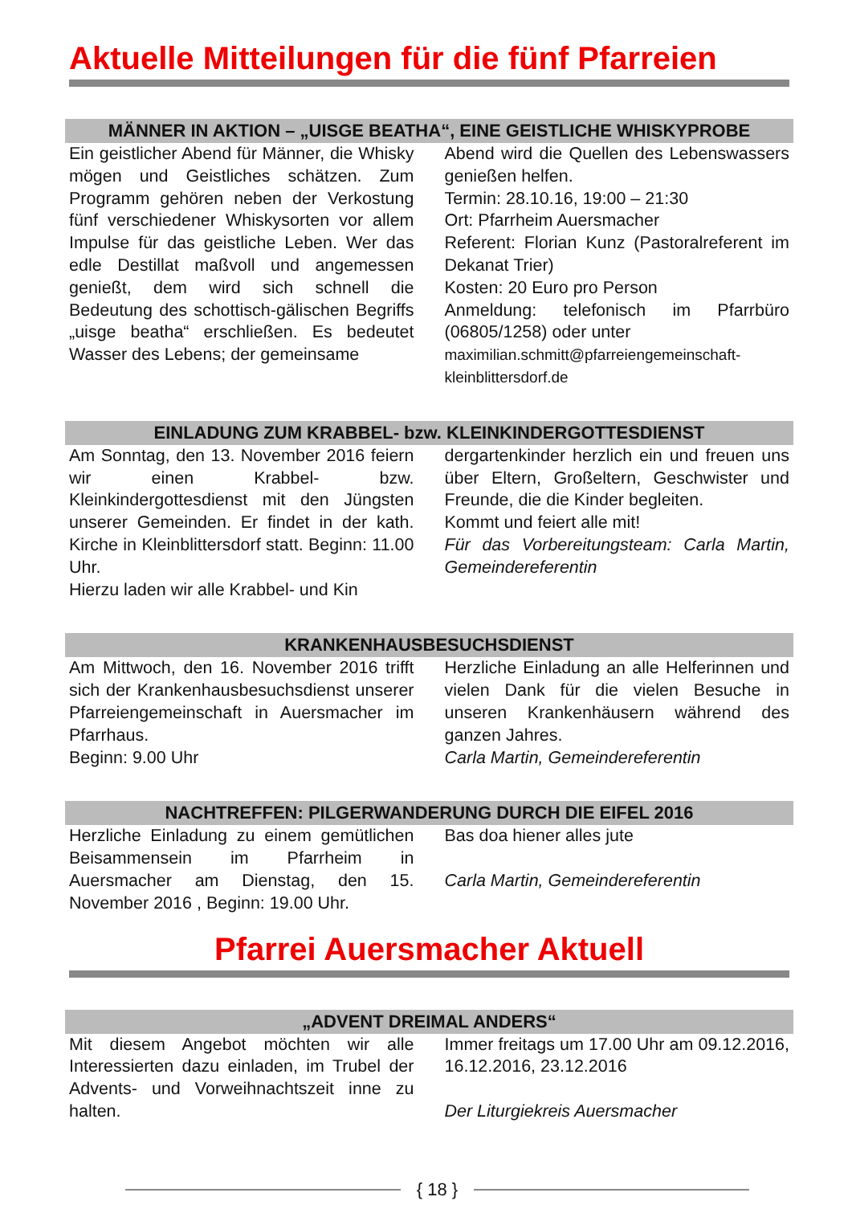Aktuelle Mitteilungen für die fünf Pfarreien
MÄNNER IN AKTION – „UISGE BEATHA“, EINE GEISTLICHE WHISKYPROBE
Ein geistlicher Abend für Männer, die Whisky mögen und Geistliches schätzen. Zum Programm gehören neben der Verkostung fünf verschiedener Whiskysorten vor allem Impulse für das geistliche Leben. Wer das edle Destillat maßvoll und angemessen genießt, dem wird sich schnell die Bedeutung des schottisch-gälischen Begriffs „uisge beatha“ erschließen. Es bedeutet Wasser des Lebens; der gemeinsame
Abend wird die Quellen des Lebenswassers genießen helfen.
Termin: 28.10.16, 19:00 – 21:30
Ort: Pfarrheim Auersmacher
Referent: Florian Kunz (Pastoralreferent im Dekanat Trier)
Kosten: 20 Euro pro Person
Anmeldung: telefonisch im Pfarrbüro (06805/1258) oder unter
maximilian.schmitt@pfarreiengemeinschaft-kleinblittersdorf.de
EINLADUNG ZUM KRABBEL- bzw. KLEINKINDERGOTTESDIENST
Am Sonntag, den 13. November 2016 feiern wir einen Krabbel- bzw. Kleinkindergottesdienst mit den Jüngsten unserer Gemeinden. Er findet in der kath. Kirche in Kleinblittersdorf statt. Beginn: 11.00 Uhr.
Hierzu laden wir alle Krabbel- und Kin
dergartenkinder herzlich ein und freuen uns über Eltern, Großeltern, Geschwister und Freunde, die die Kinder begleiten.
Kommt und feiert alle mit!
Für das Vorbereitungsteam: Carla Martin, Gemeindereferentin
KRANKENHAUSBESUCHSDIENST
Am Mittwoch, den 16. November 2016 trifft sich der Krankenhausbesuchsdienst unserer Pfarreiengemeinschaft in Auersmacher im Pfarrhaus.
Beginn: 9.00 Uhr
Herzliche Einladung an alle Helferinnen und vielen Dank für die vielen Besuche in unseren Krankenhäusern während des ganzen Jahres.
Carla Martin, Gemeindereferentin
NACHTREFFEN: PILGERWANDERUNG DURCH DIE EIFEL 2016
Herzliche Einladung zu einem gemütlichen Beisammensein im Pfarrheim in Auersmacher am Dienstag, den 15. November 2016 , Beginn: 19.00 Uhr.
Bas doa hiener alles jute
Carla Martin, Gemeindereferentin
Pfarrei Auersmacher Aktuell
„ADVENT DREIMAL ANDERS“
Mit diesem Angebot möchten wir alle Interessierten dazu einladen, im Trubel der Advents- und Vorweihnachtszeit inne zu halten.
Immer freitags um 17.00 Uhr am 09.12.2016, 16.12.2016, 23.12.2016
Der Liturgiekreis Auersmacher
{ 18 }